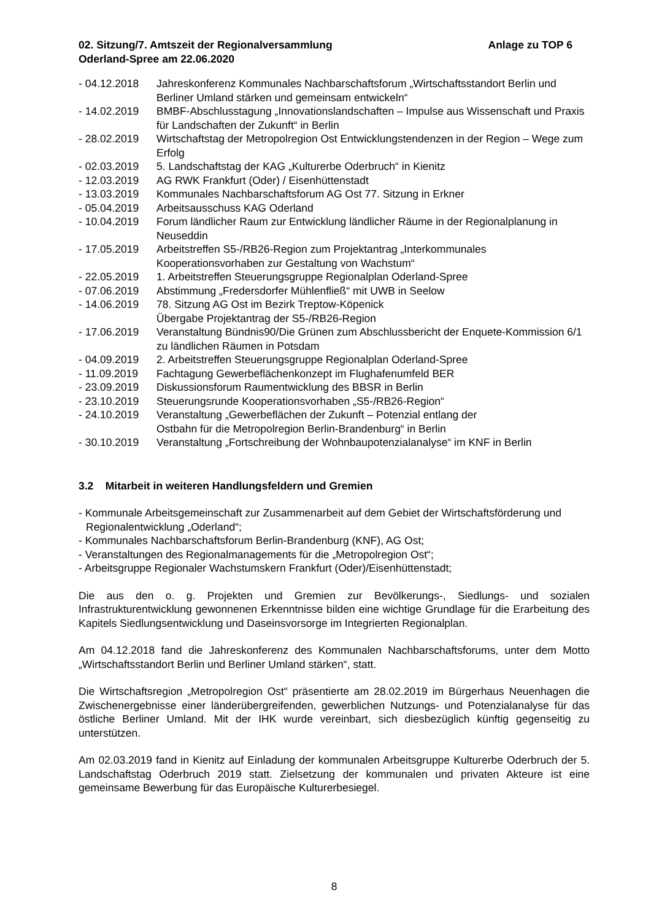02. Sitzung/7. Amtszeit der Regionalversammlung
Oderland-Spree am 22.06.2020
Anlage zu TOP 6
- 04.12.2018 Jahreskonferenz Kommunales Nachbarschaftsforum „Wirtschaftsstandort Berlin und Berliner Umland stärken und gemeinsam entwickeln“
- 14.02.2019 BMBF-Abschlusstagung „Innovationslandschaften – Impulse aus Wissenschaft und Praxis für Landschaften der Zukunft“ in Berlin
- 28.02.2019 Wirtschaftstag der Metropolregion Ost Entwicklungstendenzen in der Region – Wege zum Erfolg
- 02.03.2019 5. Landschaftstag der KAG „Kulturerbe Oderbruch“ in Kienitz
- 12.03.2019 AG RWK Frankfurt (Oder) / Eisenhüttenstadt
- 13.03.2019 Kommunales Nachbarschaftsforum AG Ost 77. Sitzung in Erkner
- 05.04.2019 Arbeitsausschuss KAG Oderland
- 10.04.2019 Forum ländlicher Raum zur Entwicklung ländlicher Räume in der Regionalplanung in Neuseddin
- 17.05.2019 Arbeitstreffen S5-/RB26-Region zum Projektantrag „Interkommunales Kooperationsvorhaben zur Gestaltung von Wachstum“
- 22.05.2019 1. Arbeitstreffen Steuerungsgruppe Regionalplan Oderland-Spree
- 07.06.2019 Abstimmung „Fredersdorfer Mühlenfließ“ mit UWB in Seelow
- 14.06.2019 78. Sitzung AG Ost im Bezirk Treptow-Köpenick
Übergabe Projektantrag der S5-/RB26-Region
- 17.06.2019 Veranstaltung Bündnis90/Die Grünen zum Abschlussbericht der Enquete-Kommission 6/1 zu ländlichen Räumen in Potsdam
- 04.09.2019 2. Arbeitstreffen Steuerungsgruppe Regionalplan Oderland-Spree
- 11.09.2019 Fachtagung Gewerbeflächenkonzept im Flughafenumfeld BER
- 23.09.2019 Diskussionsforum Raumentwicklung des BBSR in Berlin
- 23.10.2019 Steuerungsrunde Kooperationsvorhaben „S5-/RB26-Region“
- 24.10.2019 Veranstaltung „Gewerbeflächen der Zukunft – Potenzial entlang der
Ostbahn für die Metropolregion Berlin-Brandenburg“ in Berlin
- 30.10.2019 Veranstaltung „Fortschreibung der Wohnbaupotenzialanalyse“ im KNF in Berlin
3.2 Mitarbeit in weiteren Handlungsfeldern und Gremien
- Kommunale Arbeitsgemeinschaft zur Zusammenarbeit auf dem Gebiet der Wirtschaftsförderung und Regionalentwicklung „Oderland“;
- Kommunales Nachbarschaftsforum Berlin-Brandenburg (KNF), AG Ost;
- Veranstaltungen des Regionalmanagements für die „Metropolregion Ost“;
- Arbeitsgruppe Regionaler Wachstumskern Frankfurt (Oder)/Eisenhüttenstadt;
Die aus den o. g. Projekten und Gremien zur Bevölkerungs-, Siedlungs- und sozialen Infrastrukturentwicklung gewonnenen Erkenntnisse bilden eine wichtige Grundlage für die Erarbeitung des Kapitels Siedlungsentwicklung und Daseinsvorsorge im Integrierten Regionalplan.
Am 04.12.2018 fand die Jahreskonferenz des Kommunalen Nachbarschaftsforums, unter dem Motto „Wirtschaftsstandort Berlin und Berliner Umland stärken“, statt.
Die Wirtschaftsregion „Metropolregion Ost“ präsentierte am 28.02.2019 im Bürgerhaus Neuenhagen die Zwischenergebnisse einer länderübergreifenden, gewerblichen Nutzungs- und Potenzialanalyse für das östliche Berliner Umland. Mit der IHK wurde vereinbart, sich diesbezüglich künftig gegenseitig zu unterstützen.
Am 02.03.2019 fand in Kienitz auf Einladung der kommunalen Arbeitsgruppe Kulturerbe Oderbruch der 5. Landschaftstag Oderbruch 2019 statt. Zielsetzung der kommunalen und privaten Akteure ist eine gemeinsame Bewerbung für das Europäische Kulturerbesiegel.
8